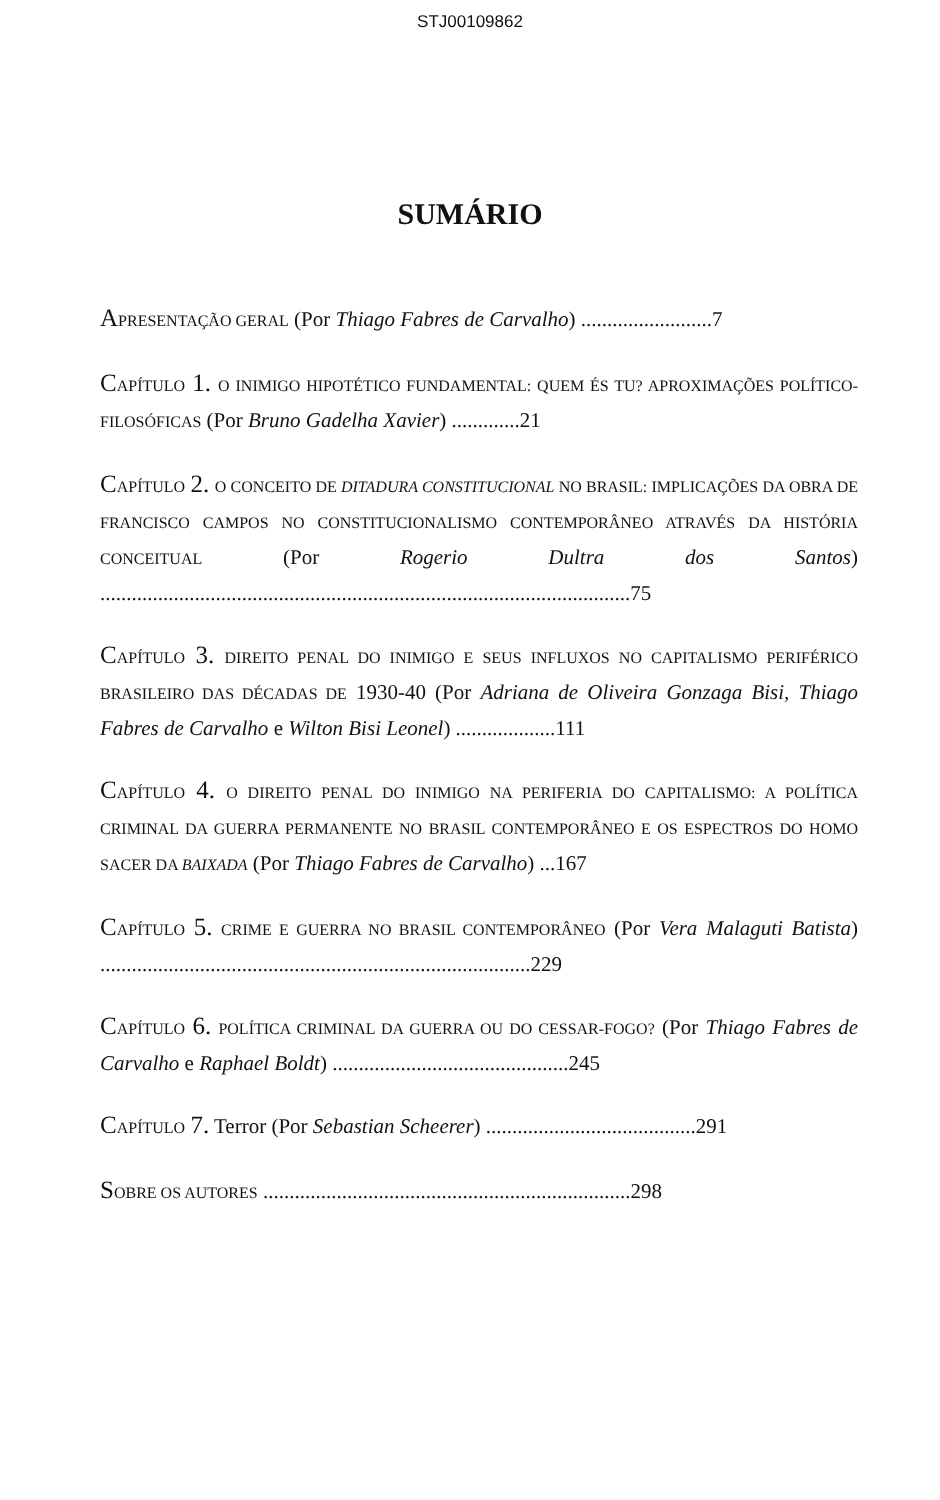STJ00109862
SUMÁRIO
APRESENTAÇÃO GERAL (Por Thiago Fabres de Carvalho) .........................7
CAPÍTULO 1. O INIMIGO HIPOTÉTICO FUNDAMENTAL: QUEM ÉS TU? APROXIMAÇÕES POLÍTICO-FILOSÓFICAS (Por Bruno Gadelha Xavier) .............21
CAPÍTULO 2. O CONCEITO DE DITADURA CONSTITUCIONAL NO BRASIL: IMPLICAÇÕES DA OBRA DE FRANCISCO CAMPOS NO CONSTITUCIONALISMO CONTEMPORÂNEO ATRAVÉS DA HISTÓRIA CONCEITUAL (Por Rogerio Dultra dos Santos) .....................................................................................................75
CAPÍTULO 3. DIREITO PENAL DO INIMIGO E SEUS INFLUXOS NO CAPITALISMO PERIFÉRICO BRASILEIRO DAS DÉCADAS DE 1930-40 (Por Adriana de Oliveira Gonzaga Bisi, Thiago Fabres de Carvalho e Wilton Bisi Leonel) ...................111
CAPÍTULO 4. O DIREITO PENAL DO INIMIGO NA PERIFERIA DO CAPITALISMO: A POLÍTICA CRIMINAL DA GUERRA PERMANENTE NO BRASIL CONTEMPORÂNEO E OS ESPECTROS DO HOMO SACER DA BAIXADA (Por Thiago Fabres de Carvalho) ...167
CAPÍTULO 5. CRIME E GUERRA NO BRASIL CONTEMPORÂNEO (Por Vera Malaguti Batista) ..................................................................................229
CAPÍTULO 6. POLÍTICA CRIMINAL DA GUERRA OU DO CESSAR-FOGO? (Por Thiago Fabres de Carvalho e Raphael Boldt) .............................................245
CAPÍTULO 7. Terror (Por Sebastian Scheerer) ........................................291
SOBRE OS AUTORES ......................................................................298